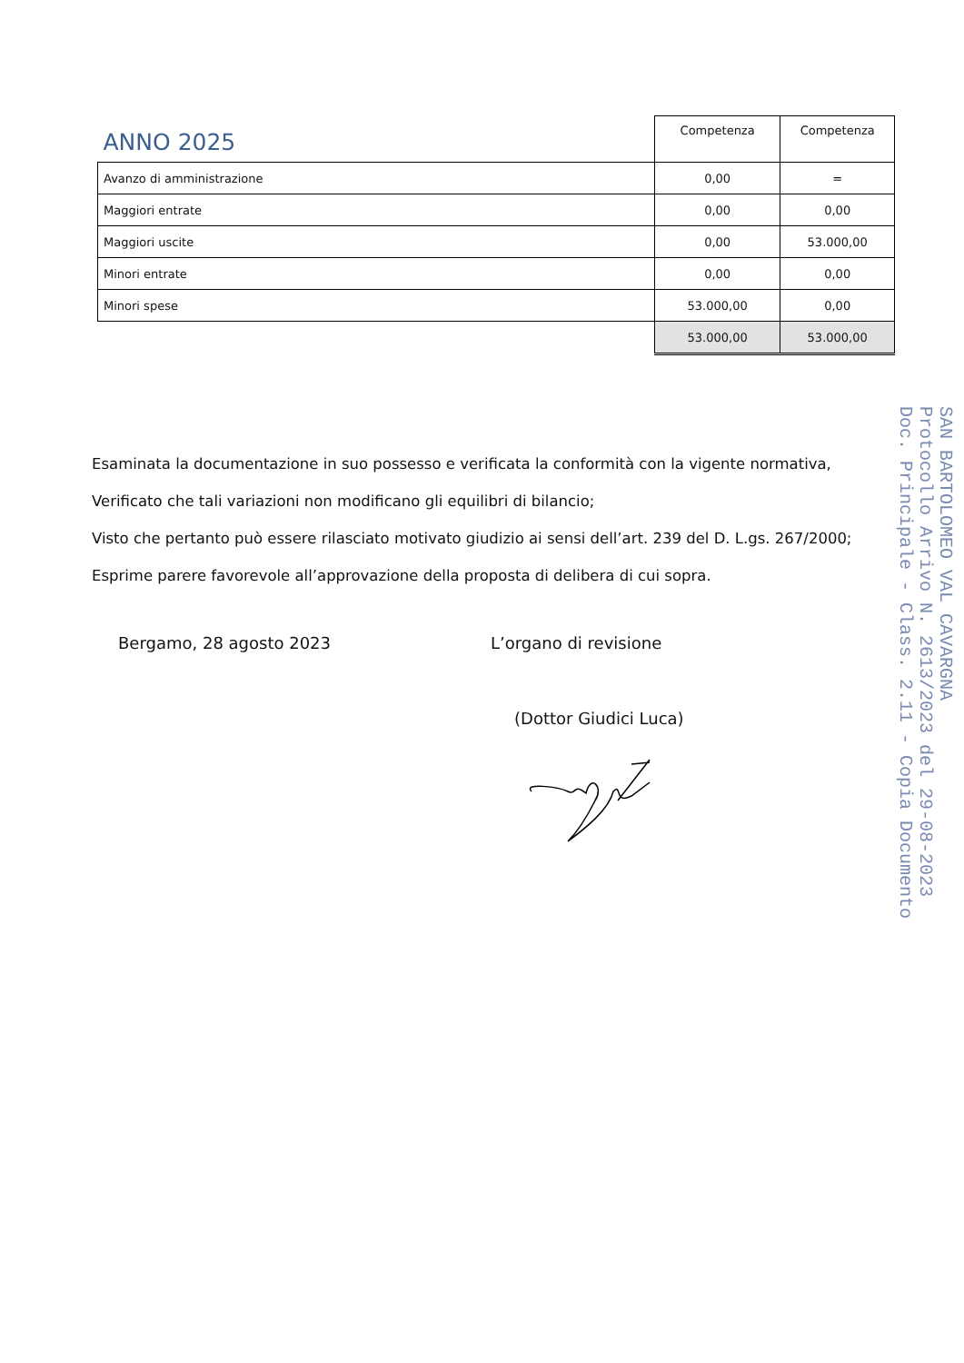| ANNO 2025 | Competenza | Competenza |
| --- | --- | --- |
| Avanzo di amministrazione | 0,00 | = |
| Maggiori entrate | 0,00 | 0,00 |
| Maggiori uscite | 0,00 | 53.000,00 |
| Minori entrate | 0,00 | 0,00 |
| Minori spese | 53.000,00 | 0,00 |
| | 53.000,00 | 53.000,00 |
Esaminata la documentazione in suo possesso e verificata la conformità con la vigente normativa,
Verificato che tali variazioni non modificano gli equilibri di bilancio;
Visto che pertanto può essere rilasciato motivato giudizio ai sensi dell’art. 239 del D. L.gs. 267/2000;
Esprime parere favorevole all’approvazione della proposta di delibera di cui sopra.
Bergamo, 28 agosto 2023 L’organo di revisione
(Dottor Giudici Luca)
SAN BARTOLOMEO VAL CAVARGNA
Protocollo Arrivo N. 2613/2023 del 29-08-2023
Doc. Principale - Class. 2.11 - Copia Documento